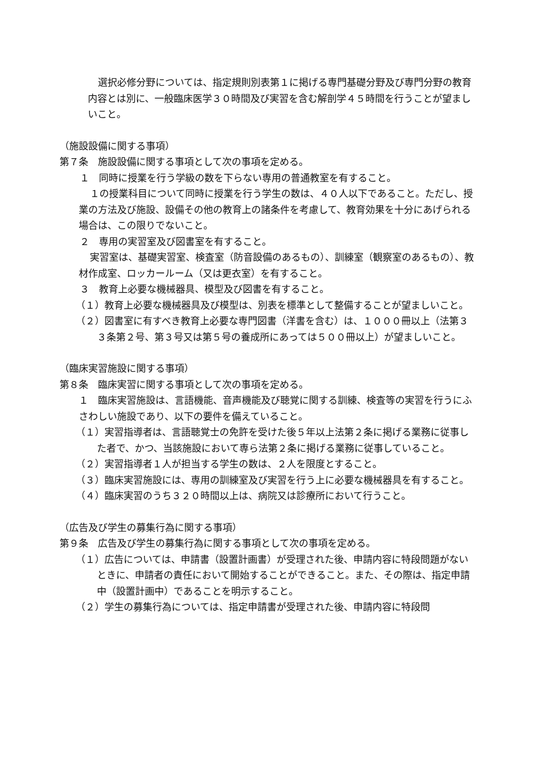選択必修分野については、指定規則別表第１に掲げる専門基礎分野及び専門分野の教育内容とは別に、一般臨床医学３０時間及び実習を含む解剖学４５時間を行うことが望ましいこと。
（施設設備に関する事項）
第７条　施設設備に関する事項として次の事項を定める。
１　同時に授業を行う学級の数を下らない専用の普通教室を有すること。
１の授業科目について同時に授業を行う学生の数は、４０人以下であること。ただし、授業の方法及び施設、設備その他の教育上の諸条件を考慮して、教育効果を十分にあげられる場合は、この限りでないこと。
２　専用の実習室及び図書室を有すること。
実習室は、基礎実習室、検査室（防音設備のあるもの）、訓練室（観察室のあるもの）、教材作成室、ロッカールーム（又は更衣室）を有すること。
３　教育上必要な機械器具、模型及び図書を有すること。
（１）教育上必要な機械器具及び模型は、別表を標準として整備することが望ましいこと。
（２）図書室に有すべき教育上必要な専門図書（洋書を含む）は、１０００冊以上（法第３３条第２号、第３号又は第５号の養成所にあっては５００冊以上）が望ましいこと。
（臨床実習施設に関する事項）
第８条　臨床実習に関する事項として次の事項を定める。
１　臨床実習施設は、言語機能、音声機能及び聴覚に関する訓練、検査等の実習を行うにふさわしい施設であり、以下の要件を備えていること。
（１）実習指導者は、言語聴覚士の免許を受けた後５年以上法第２条に掲げる業務に従事した者で、かつ、当該施設において専ら法第２条に掲げる業務に従事していること。
（２）実習指導者１人が担当する学生の数は、２人を限度とすること。
（３）臨床実習施設には、専用の訓練室及び実習を行う上に必要な機械器具を有すること。
（４）臨床実習のうち３２０時間以上は、病院又は診療所において行うこと。
（広告及び学生の募集行為に関する事項）
第９条　広告及び学生の募集行為に関する事項として次の事項を定める。
（１）広告については、申請書（設置計画書）が受理された後、申請内容に特段問題がないときに、申請者の責任において開始することができること。また、その際は、指定申請中（設置計画中）であることを明示すること。
（２）学生の募集行為については、指定申請書が受理された後、申請内容に特段問